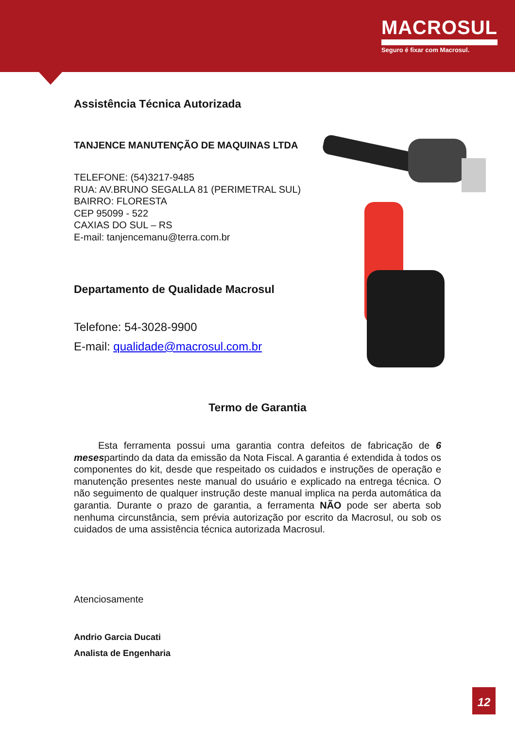MACROSUL
Seguro é fixar com Macrosul.
Assistência Técnica Autorizada
TANJENCE MANUTENÇÃO DE MAQUINAS LTDA
TELEFONE: (54)3217-9485
RUA: AV.BRUNO SEGALLA 81 (PERIMETRAL SUL)
BAIRRO: FLORESTA
CEP 95099 - 522
CAXIAS DO SUL – RS
E-mail: tanjencemanu@terra.com.br
Departamento de Qualidade Macrosul
Telefone: 54-3028-9900
E-mail: qualidade@macrosul.com.br
Termo de Garantia
Esta ferramenta possui uma garantia contra defeitos de fabricação de 6 mesespartindo da data da emissão da Nota Fiscal. A garantia é extendida à todos os componentes do kit, desde que respeitado os cuidados e instruções de operação e manutenção presentes neste manual do usuário e explicado na entrega técnica. O não seguimento de qualquer instrução deste manual implica na perda automática da garantia. Durante o prazo de garantia, a ferramenta NÃO pode ser aberta sob nenhuma circunstância, sem prévia autorização por escrito da Macrosul, ou sob os cuidados de uma assistência técnica autorizada Macrosul.
Atenciosamente
Andrio Garcia Ducati
Analista de Engenharia
12